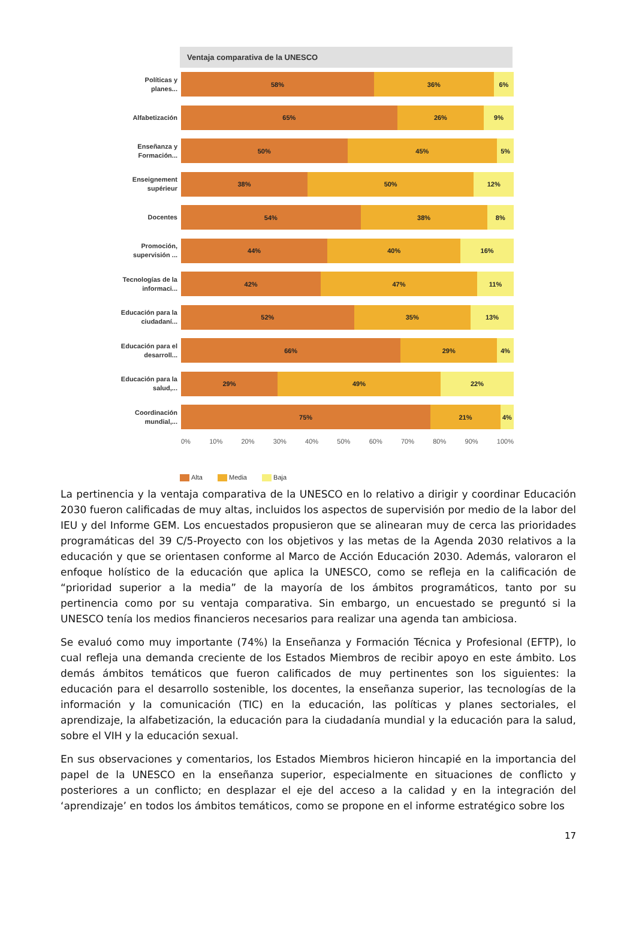Ventaja comparativa de la UNESCO
Políticas y planes...
58% 36% 6%
Alfabetización
65% 26% 9%
Enseñanza y Formación...
50% 45% 5%
Enseignement supérieur
38% 50% 12%
Docentes
54% 38% 8%
Promoción, supervisión ...
44% 40% 16%
Tecnologías de la informaci...
42% 47% 11%
Educación para la ciudadaní...
52% 35% 13%
Educación para el desarroll...
66% 29% 4%
Educación para la salud,...
29% 49% 22%
Coordinación mundial,...
75% 21% 4%
0% 10% 20% 30% 40% 50% 60% 70% 80% 90% 100%
Alta Media Baja
La pertinencia y la ventaja comparativa de la UNESCO en lo relativo a dirigir y coordinar Educación 2030 fueron calificadas de muy altas, incluidos los aspectos de supervisión por medio de la labor del IEU y del Informe GEM. Los encuestados propusieron que se alinearan muy de cerca las prioridades programáticas del 39 C/5-Proyecto con los objetivos y las metas de la Agenda 2030 relativos a la educación y que se orientasen conforme al Marco de Acción Educación 2030. Además, valoraron el enfoque holístico de la educación que aplica la UNESCO, como se refleja en la calificación de “prioridad superior a la media” de la mayoría de los ámbitos programáticos, tanto por su pertinencia como por su ventaja comparativa. Sin embargo, un encuestado se preguntó si la UNESCO tenía los medios financieros necesarios para realizar una agenda tan ambiciosa.
Se evaluó como muy importante (74%) la Enseñanza y Formación Técnica y Profesional (EFTP), lo cual refleja una demanda creciente de los Estados Miembros de recibir apoyo en este ámbito. Los demás ámbitos temáticos que fueron calificados de muy pertinentes son los siguientes: la educación para el desarrollo sostenible, los docentes, la enseñanza superior, las tecnologías de la información y la comunicación (TIC) en la educación, las políticas y planes sectoriales, el aprendizaje, la alfabetización, la educación para la ciudadanía mundial y la educación para la salud, sobre el VIH y la educación sexual.
En sus observaciones y comentarios, los Estados Miembros hicieron hincapié en la importancia del papel de la UNESCO en la enseñanza superior, especialmente en situaciones de conflicto y posteriores a un conflicto; en desplazar el eje del acceso a la calidad y en la integración del ‘aprendizaje’ en todos los ámbitos temáticos, como se propone en el informe estratégico sobre los
17